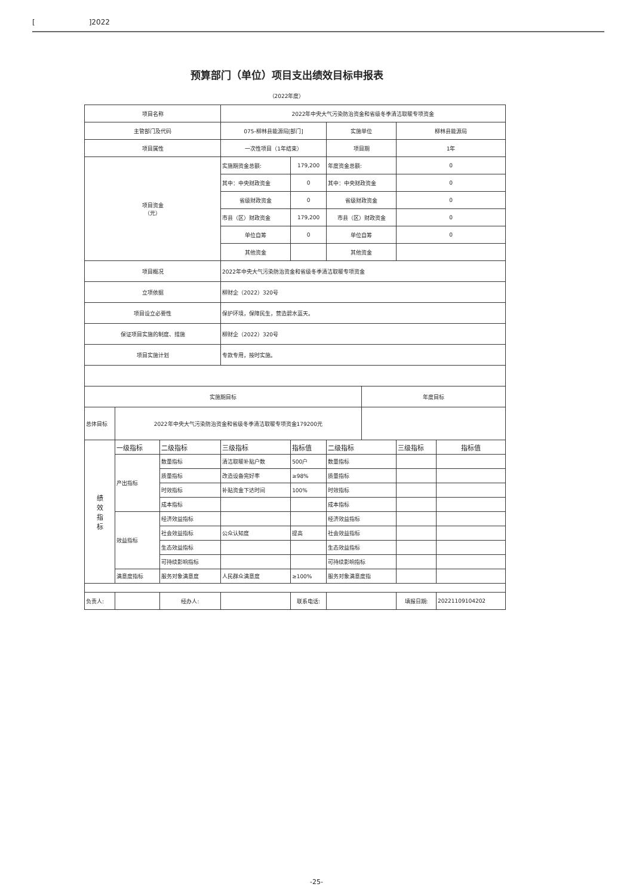[]2022
预算部门（单位）项目支出绩效目标申报表
（2022年度）
| 项目名称 | | | 2022年中央大气污染防治资金和省级冬季清洁取暖专项资金 | | | | | |
| 主管部门及代码 | | | 075-柳林县能源局[部门] | | 实施单位 | | 柳林县能源局 | |
| 项目属性 | | | 一次性项目（1年结束） | | 项目期 | | 1年 | |
| 项目资金 （元） | | | 实施期资金总额: | 179,200 | 年度资金总额: | | 0 | |
| | | | 其中：中央财政资金 | 0 | 其中：中央财政资金 | | 0 | |
| | | | 省级财政资金 | 0 | 省级财政资金 | | 0 | |
| | | | 市县（区）财政资金 | 179,200 | 市县（区）财政资金 | | 0 | |
| | | | 单位自筹 | 0 | 单位自筹 | | 0 | |
| | | | 其他资金 | | 其他资金 | | | |
| 项目概况 | | | 2022年中央大气污染防治资金和省级冬季清洁取暖专项资金 | | | | | |
| 立项依据 | | | 柳财企（2022）320号 | | | | | |
| 项目设立必要性 | | | 保护环境，保障民生，营造碧水蓝天。 | | | | | |
| 保证项目实施的制度、措施 | | | 柳财企（2022）320号 | | | | | |
| 项目实施计划 | | | 专款专用，按时实施。 | | | | | |
| 实施期目标 | | | | | | 年度目标 | | |
| 总体目标 | 2022年中央大气污染防治资金和省级冬季清洁取暖专项资金179200元 | | | | | | | |
| 绩 效 指 标 | 一级指标 | 二级指标 | 三级指标 | 指标值 | 二级指标 | | 三级指标 | 指标值 |
| | 产出指标 | 数量指标 | 清洁取暖补贴户数 | 500户 | 数量指标 | | | |
| | | 质量指标 | 改造设备完好率 | ≥98% | 质量指标 | | | |
| | | 时效指标 | 补贴资金下达时间 | 100% | 时效指标 | | | |
| | | 成本指标 | | | 成本指标 | | | |
| | 效益指标 | 经济效益指标 | | | 经济效益指标 | | | |
| | | 社会效益指标 | 公众认知度 | 提高 | 社会效益指标 | | | |
| | | 生态效益指标 | | | 生态效益指标 | | | |
| | | 可持续影响指标 | | | 可持续影响指标 | | | |
| | 满意度指标 | 服务对象满意度 | 人民群众满意度 | ≥100% | 服务对象满意度指 | | | |
| 负责人: | | 经办人: | | 联系电话: | | | 填报日期: | 20221109104202 |
-25-